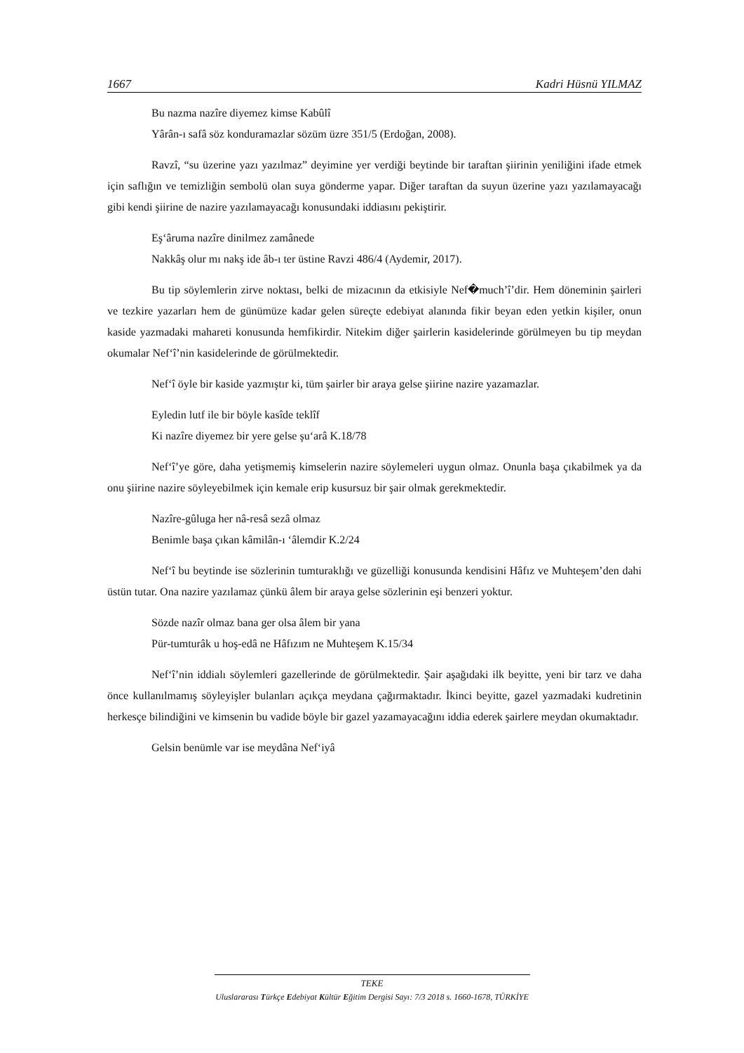1667 Kadri Hüsnü YILMAZ
Bu nazma nazîre diyemez kimse Kabûlî
Yârân-ı safâ söz konduramazlar sözüm üzre 351/5 (Erdoğan, 2008).
Ravzî, “su üzerine yazı yazılmaz” deyimine yer verdiği beytinde bir taraftan şiirinin yeniliğini ifade etmek için saflığın ve temizliğin sembolü olan suya gönderme yapar. Diğer taraftan da suyun üzerine yazı yazılamayacağı gibi kendi şiirine de nazire yazılamayacağı konusundaki iddiasını pekiştirir.
Eş‘âruma nazîre dinilmez zamânede
Nakkâş olur mı nakş ide âb-ı ter üstine Ravzi 486/4 (Aydemir, 2017).
Bu tip söylemlerin zirve noktası, belki de mizacının da etkisiyle Nef�much’î’dir. Hem döneminin şairleri ve tezkire yazarları hem de günümüze kadar gelen süreçte edebiyat alanında fikir beyan eden yetkin kişiler, onun kaside yazmadaki mahareti konusunda hemfikirdir. Nitekim diğer şairlerin kasidelerinde görülmeyen bu tip meydan okumalar Nef‘î’nin kasidelerinde de görülmektedir.
Nef‘î öyle bir kaside yazmıştır ki, tüm şairler bir araya gelse şiirine nazire yazamazlar.
Eyledin lutf ile bir böyle kasîde teklîf
Ki nazîre diyemez bir yere gelse şu‘arâ K.18/78
Nef‘î’ye göre, daha yetişmemiş kimselerin nazire söylemeleri uygun olmaz. Onunla başa çıkabilmek ya da onu şiirine nazire söyleyebilmek için kemale erip kusursuz bir şair olmak gerekmektedir.
Nazîre-gûluga her nâ-resâ sezâ olmaz
Benimle başa çıkan kâmilân-ı ‘âlemdir K.2/24
Nef‘î bu beytinde ise sözlerinin tumturaklığı ve güzelliği konusunda kendisini Hâfız ve Muhteşem’den dahi üstün tutar. Ona nazire yazılamaz çünkü âlem bir araya gelse sözlerinin eşi benzeri yoktur.
Sözde nazîr olmaz bana ger olsa âlem bir yana
Pür-tumturâk u hoş-edâ ne Hâfızım ne Muhteşem K.15/34
Nef‘î’nin iddialı söylemleri gazellerinde de görülmektedir. Şair aşağıdaki ilk beyitte, yeni bir tarz ve daha önce kullanılmamış söyleyişler bulanları açıkça meydana çağırmaktadır. İkinci beyitte, gazel yazmadaki kudretinin herkesçe bilindiğini ve kimsenin bu vadide böyle bir gazel yazamayacağını iddia ederek şairlere meydan okumaktadır.
Gelsin benümle var ise meydâna Nef‘iyâ
TEKE
Uluslararası Türkçe Edebiyat Kültür Eğitim Dergisi Sayı: 7/3 2018 s. 1660-1678, TÜRKİYE